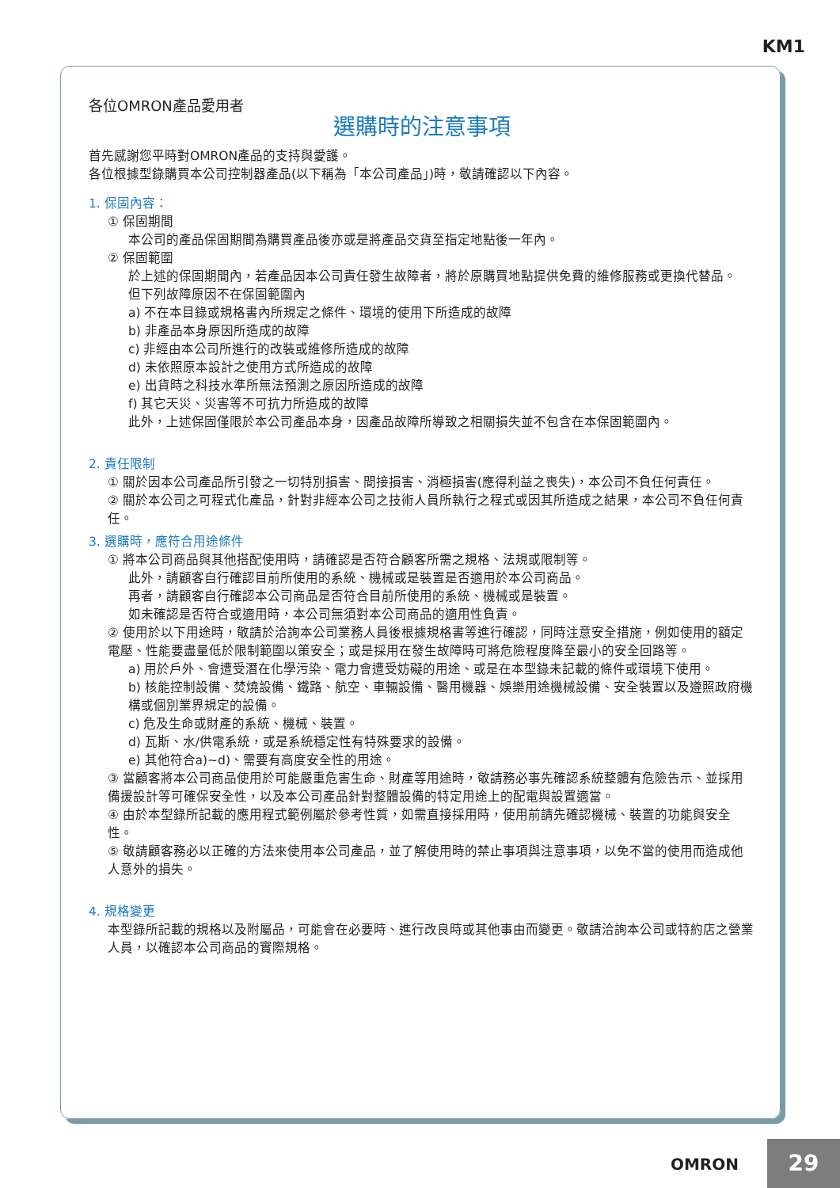KM1
各位OMRON產品愛用者
選購時的注意事項
首先感謝您平時對OMRON產品的支持與愛護。
各位根據型錄購買本公司控制器產品(以下稱為「本公司產品」)時，敬請確認以下內容。
1. 保固內容：
① 保固期間
本公司的產品保固期間為購買產品後亦或是將產品交貨至指定地點後一年內。
② 保固範圍
於上述的保固期間內，若產品因本公司責任發生故障者，將於原購買地點提供免費的維修服務或更換代替品。
但下列故障原因不在保固範圍內
a) 不在本目錄或規格書內所規定之條件、環境的使用下所造成的故障
b) 非產品本身原因所造成的故障
c) 非經由本公司所進行的改裝或維修所造成的故障
d) 未依照原本設計之使用方式所造成的故障
e) 出貨時之科技水準所無法預測之原因所造成的故障
f) 其它天災、災害等不可抗力所造成的故障
此外，上述保固僅限於本公司產品本身，因產品故障所導致之相關損失並不包含在本保固範圍內。
2. 責任限制
① 關於因本公司產品所引發之一切特別損害、間接損害、消極損害(應得利益之喪失)，本公司不負任何責任。
② 關於本公司之可程式化產品，針對非經本公司之技術人員所執行之程式或因其所造成之結果，本公司不負任何責任。
3. 選購時，應符合用途條件
① 將本公司商品與其他搭配使用時，請確認是否符合顧客所需之規格、法規或限制等。
此外，請顧客自行確認目前所使用的系統、機械或是裝置是否適用於本公司商品。
再者，請顧客自行確認本公司商品是否符合目前所使用的系統、機械或是裝置。
如未確認是否符合或適用時，本公司無須對本公司商品的適用性負責。
② 使用於以下用途時，敬請於洽詢本公司業務人員後根據規格書等進行確認，同時注意安全措施，例如使用的額定電壓、性能要盡量低於限制範圍以策安全；或是採用在發生故障時可將危險程度降至最小的安全回路等。
a) 用於戶外、會遭受潛在化學污染、電力會遭受妨礙的用途、或是在本型錄未記載的條件或環境下使用。
b) 核能控制設備、焚燒設備、鐵路、航空、車輛設備、醫用機器、娛樂用途機械設備、安全裝置以及遵照政府機構或個別業界規定的設備。
c) 危及生命或財產的系統、機械、裝置。
d) 瓦斯、水/供電系統，或是系統穩定性有特殊要求的設備。
e) 其他符合a)~d)、需要有高度安全性的用途。
③ 當顧客將本公司商品使用於可能嚴重危害生命、財產等用途時，敬請務必事先確認系統整體有危險告示、並採用備援設計等可確保安全性，以及本公司產品針對整體設備的特定用途上的配電與設置適當。
④ 由於本型錄所記載的應用程式範例屬於參考性質，如需直接採用時，使用前請先確認機械、裝置的功能與安全性。
⑤ 敬請顧客務必以正確的方法來使用本公司產品，並了解使用時的禁止事項與注意事項，以免不當的使用而造成他人意外的損失。
4. 規格變更
本型錄所記載的規格以及附屬品，可能會在必要時、進行改良時或其他事由而變更。敬請洽詢本公司或特約店之營業人員，以確認本公司商品的實際規格。
OMRON 29